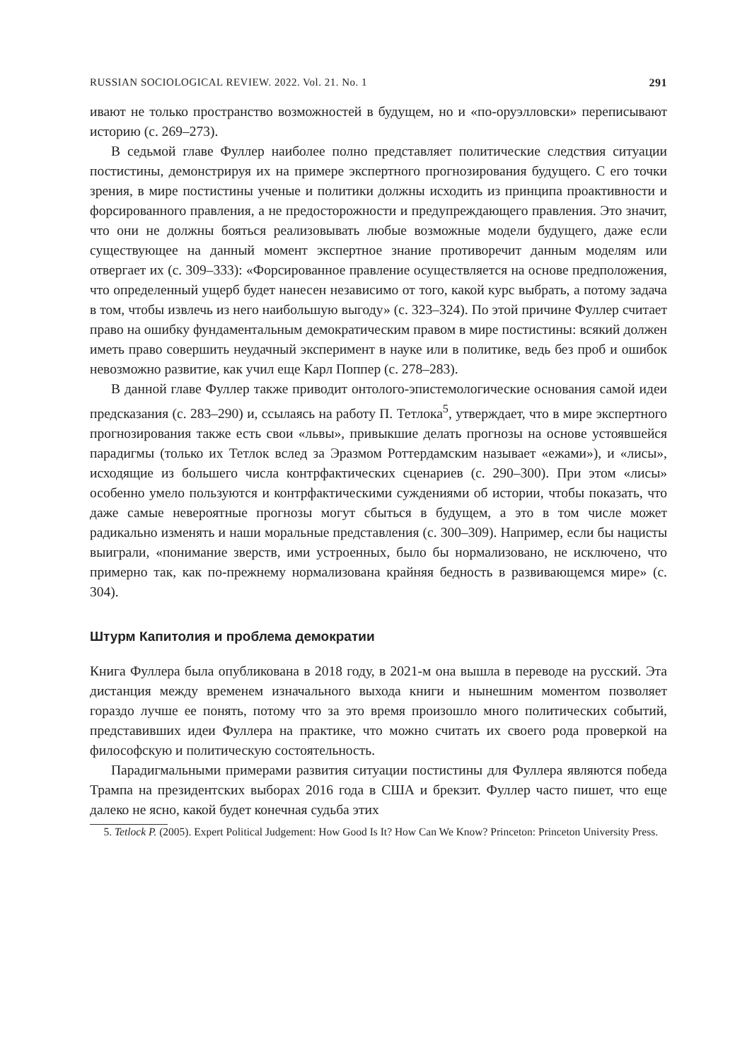RUSSIAN SOCIOLOGICAL REVIEW. 2022. Vol. 21. No. 1 291
ивают не только пространство возможностей в будущем, но и «по-оруэлловски» переписывают историю (с. 269–273).
В седьмой главе Фуллер наиболее полно представляет политические следствия ситуации постистины, демонстрируя их на примере экспертного прогнозирования будущего. С его точки зрения, в мире постистины ученые и политики должны исходить из принципа проактивности и форсированного правления, а не предосторожности и предупреждающего правления. Это значит, что они не должны бояться реализовывать любые возможные модели будущего, даже если существующее на данный момент экспертное знание противоречит данным моделям или отвергает их (с. 309–333): «Форсированное правление осуществляется на основе предположения, что определенный ущерб будет нанесен независимо от того, какой курс выбрать, а потому задача в том, чтобы извлечь из него наибольшую выгоду» (с. 323–324). По этой причине Фуллер считает право на ошибку фундаментальным демократическим правом в мире постистины: всякий должен иметь право совершить неудачный эксперимент в науке или в политике, ведь без проб и ошибок невозможно развитие, как учил еще Карл Поппер (с. 278–283).
В данной главе Фуллер также приводит онтолого-эпистемологические основания самой идеи предсказания (с. 283–290) и, ссылаясь на работу П. Тетлока<sup>5</sup>, утверждает, что в мире экспертного прогнозирования также есть свои «львы», привыкшие делать прогнозы на основе устоявшейся парадигмы (только их Тетлок вслед за Эразмом Роттердамским называет «ежами»), и «лисы», исходящие из большего числа контрфактических сценариев (с. 290–300). При этом «лисы» особенно умело пользуются и контрфактическими суждениями об истории, чтобы показать, что даже самые невероятные прогнозы могут сбыться в будущем, а это в том числе может радикально изменять и наши моральные представления (с. 300–309). Например, если бы нацисты выиграли, «понимание зверств, ими устроенных, было бы нормализовано, не исключено, что примерно так, как по-прежнему нормализована крайняя бедность в развивающемся мире» (с. 304).
Штурм Капитолия и проблема демократии
Книга Фуллера была опубликована в 2018 году, в 2021-м она вышла в переводе на русский. Эта дистанция между временем изначального выхода книги и нынешним моментом позволяет гораздо лучше ее понять, потому что за это время произошло много политических событий, представивших идеи Фуллера на практике, что можно считать их своего рода проверкой на философскую и политическую состоятельность.
Парадигмальными примерами развития ситуации постистины для Фуллера являются победа Трампа на президентских выборах 2016 года в США и брекзит. Фуллер часто пишет, что еще далеко не ясно, какой будет конечная судьба этих
5. Tetlock P. (2005). Expert Political Judgement: How Good Is It? How Can We Know? Princeton: Princeton University Press.